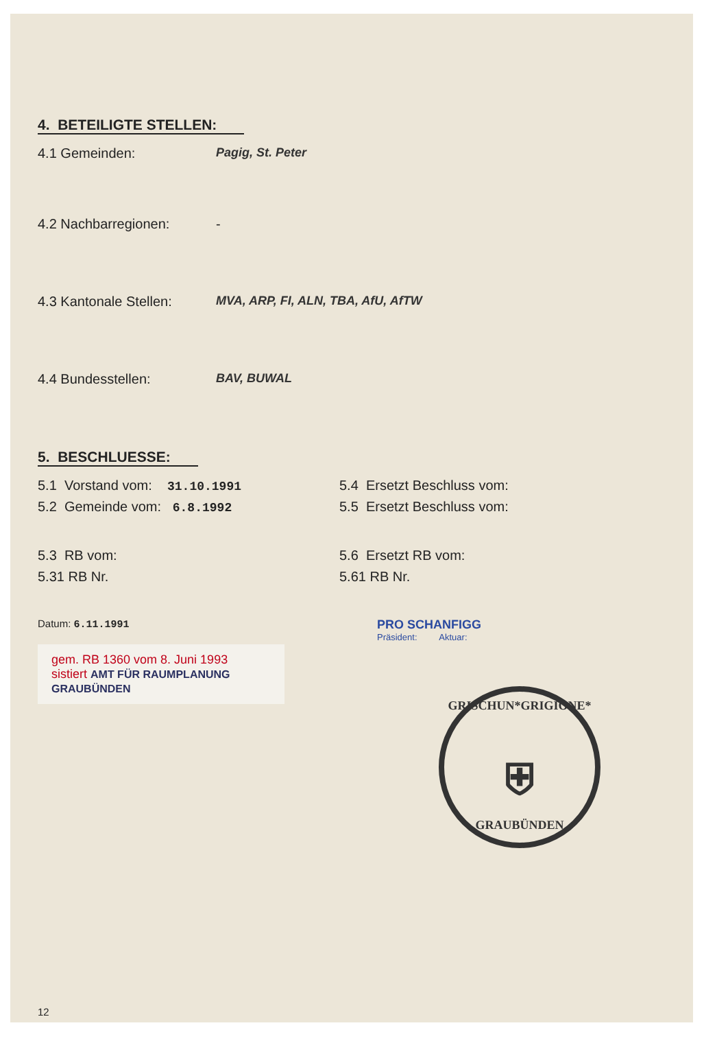4. BETEILIGTE STELLEN:
4.1 Gemeinden: Pagig, St. Peter
4.2 Nachbarregionen: -
4.3 Kantonale Stellen: MVA, ARP, FI, ALN, TBA, AfU, AfTW
4.4 Bundesstellen: BAV, BUWAL
5. BESCHLUESSE:
5.1 Vorstand vom: 31.10.1991
5.2 Gemeinde vom: 6.8.1992
5.4 Ersetzt Beschluss vom:
5.5 Ersetzt Beschluss vom:
5.3 RB vom:
5.31 RB Nr.
5.6 Ersetzt RB vom:
5.61 RB Nr.
Datum: 6.11.1991
gem. RB 1360 vom 8. Juni 1993
sistiert AMT FÜR RAUMPLANUNG
GRAUBÜNDEN
12
PRO SCHANFIGG
Präsident: Aktuar:
GRISCHUN*GRIGIONE*
⛨
GRAUBÜNDEN